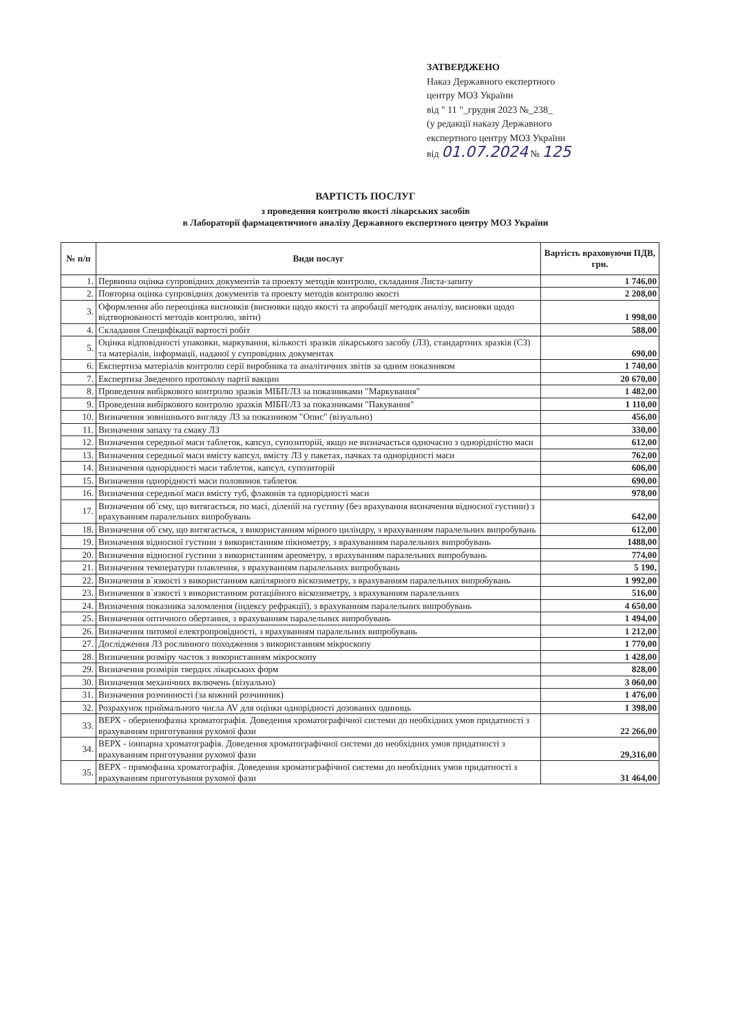ЗАТВЕРДЖЕНО
Наказ Державного експертного
центру МОЗ України
від " 11 "_грудня 2023 №_238_
(у редакції наказу Державного
експертного центру МОЗ України
від 01.07.2024 № 125
ВАРТІСТЬ ПОСЛУГ
з проведення контролю якості лікарських засобів
в Лабораторії фармацевтичного аналізу Державного експертного центру МОЗ України
| № п/п | Види послуг | Вартість враховуючи ПДВ, грн. |
| --- | --- | --- |
| 1. | Первинна оцінка супровідних документів та проекту методів контролю, складання Листа-запиту | 1 746,00 |
| 2. | Повторна оцінка супровідних документів та проекту методів контролю якості | 2 208,00 |
| 3. | Оформлення або переоцінка висновків (висновки щодо якості та апробації методик аналізу, висновки щодо відтворюваності методів контролю, звіти) | 1 998,00 |
| 4. | Складання Специфікації вартості робіт | 588,00 |
| 5. | Оцінка відповідності упаковки, маркування, кількості зразків лікарського засобу (ЛЗ), стандартних зразків (СЗ) та матеріалів, інформації, наданої у супровідних документах | 690,00 |
| 6. | Експертиза матеріалів контролю серії виробника та аналітичних звітів за одним показником | 1 740,00 |
| 7. | Експертиза Зведеного протоколу партії вакцин | 20 670,00 |
| 8. | Проведення вибіркового контролю зразків МІБП/ЛЗ за показниками "Маркування" | 1 482,00 |
| 9. | Проведення вибіркового контролю зразків МІБП/ЛЗ за показниками "Пакування" | 1 110,00 |
| 10. | Визначення зовнішнього вигляду ЛЗ за показником "Опис" (візуально) | 456,00 |
| 11. | Визначення запаху та смаку ЛЗ | 330,00 |
| 12. | Визначення середньої маси таблеток, капсул, супозиторій, якщо не визначається одночасно з однорідністю маси | 612,00 |
| 13. | Визначення середньої маси вмісту капсул, вмісту ЛЗ у пакетах, пачках та однорідності маси | 762,00 |
| 14. | Визначення однорідності маси таблеток, капсул, супозиторій | 606,00 |
| 15. | Визначення однорідності маси половинок таблеток | 690,00 |
| 16. | Визначення середньої маси вмісту туб, флаконів та однорідності маси | 978,00 |
| 17. | Визначення об`єму, що витягається, по масі, діленій на густину (без врахування визначення відносної густини) з врахуванням паралельних випробувань | 642,00 |
| 18. | Визначення об`єму, що витягається, з використанням мірного циліндру, з врахуванням паралельних випробувань | 612,00 |
| 19. | Визначення відносної густини з використанням пікнометру, з врахуванням паралельних випробувань | 1488,00 |
| 20. | Визначення відносної густини з використанням ареометру, з врахуванням паралельних випробувань | 774,00 |
| 21. | Визначення температури плавлення, з врахуванням паралельних випробувань | 5 190, |
| 22. | Визначення в`язкості з використанням капілярного віскозиметру, з врахуванням паралельних випробувань | 1 992,00 |
| 23. | Визначення в`язкості з використанням ротаційного віскозиметру, з врахуванням паралельних | 516,00 |
| 24. | Визначення показника заломлення (індексу рефракції), з врахуванням паралельних випробувань | 4 650,00 |
| 25. | Визначення оптичного обертання, з врахуванням паралельних випробувань | 1 494,00 |
| 26. | Визначення питомої електропровідності, з врахуванням паралельних випробувань | 1 212,00 |
| 27. | Дослідження ЛЗ рослинного походження з використанням мікроскопу | 1 770,00 |
| 28. | Визначення розміру часток з використанням мікроскопу | 1 428,00 |
| 29. | Визначення розмірів твердих лікарських форм | 828,00 |
| 30. | Визначення механічних включень (візуально) | 3 060,00 |
| 31. | Визначення розчинності (за кожний розчинник) | 1 476,00 |
| 32. | Розрахунок приймального числа AV для оцінки однорідності дозованих одиниць | 1 398,00 |
| 33. | ВЕРХ - обернено­фазна хроматографія. Доведення хроматографічної системи до необхідних умов придатності з врахуванням приготування рухомої фази | 22 266,00 |
| 34. | ВЕРХ - іонпарна хроматографія. Доведення хроматографічної системи до необхідних умов придатності з врахуванням приготування рухомої фази | 29,316,00 |
| 35. | ВЕРХ - прямофазна хроматографія. Доведення хроматографічної системи до необхідних умов придатності з врахуванням приготування рухомої фази | 31 464,00 |